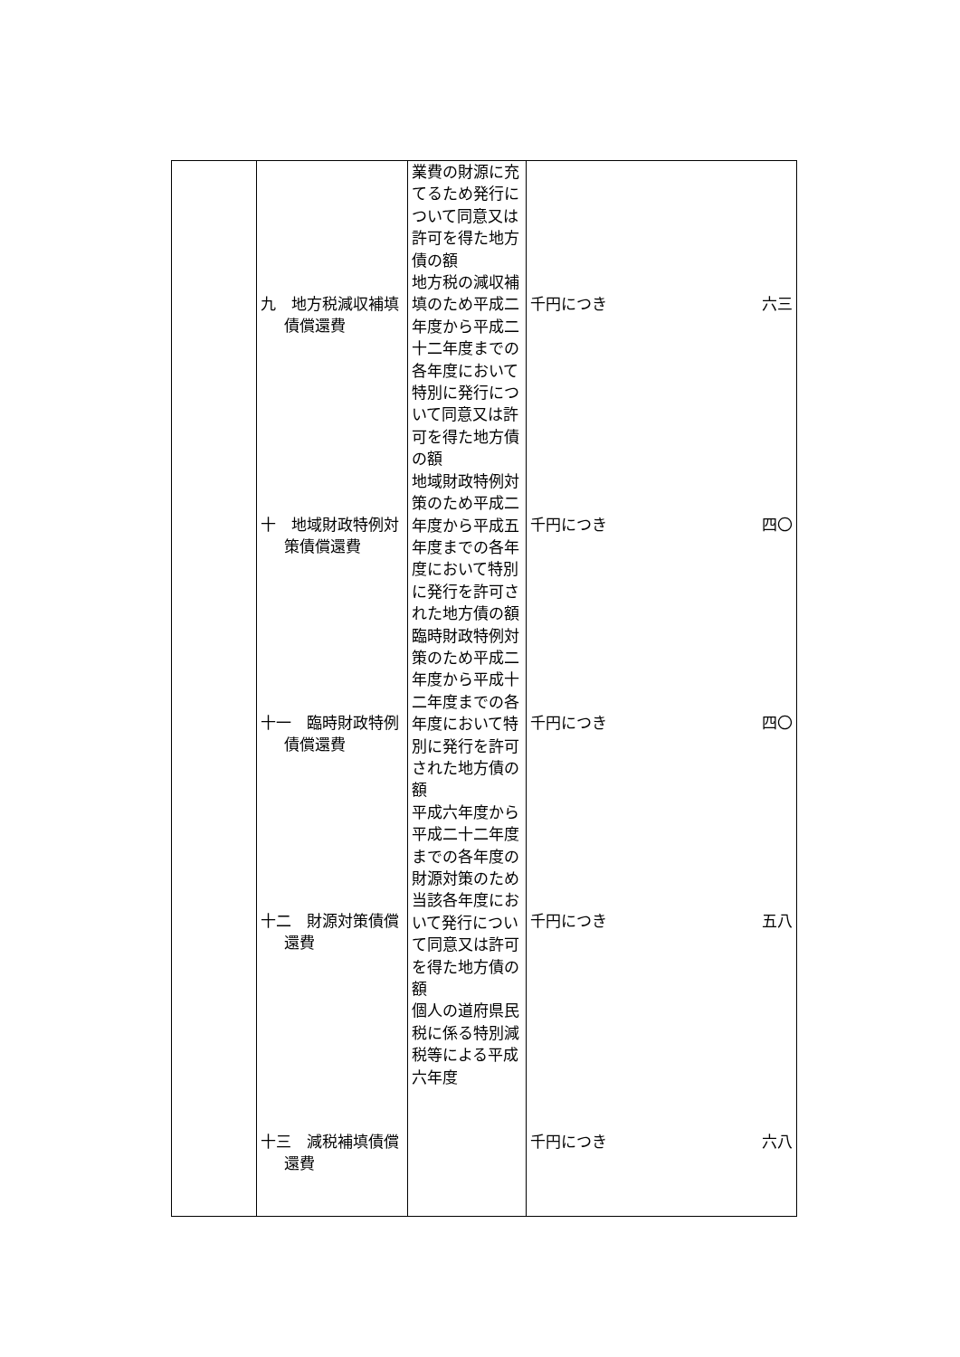| | 九 地方税減収補填債償還費 十 地域財政特例対策債償還費 十一 臨時財政特例債償還費 十二 財源対策債償還費 十三 減税補填債償還費 | 業費の財源に充てるため発行について同意又は許可を得た地方債の額 地方税の減収補填のため平成二年度から平成二十二年度までの各年度において特別に発行について同意又は許可を得た地方債の額 地域財政特例対策のため平成二年度から平成五年度までの各年度において特別に発行を許可された地方債の額 臨時財政特例対策のため平成二年度から平成十二年度までの各年度において特別に発行を許可された地方債の額 平成六年度から平成二十二年度までの各年度の財源対策のため当該各年度において発行について同意又は許可を得た地方債の額 個人の道府県民税に係る特別減税等による平成六年度 | 千円につき 六三 千円につき 四〇 千円につき 四〇 千円につき 五八 千円につき 六八 |